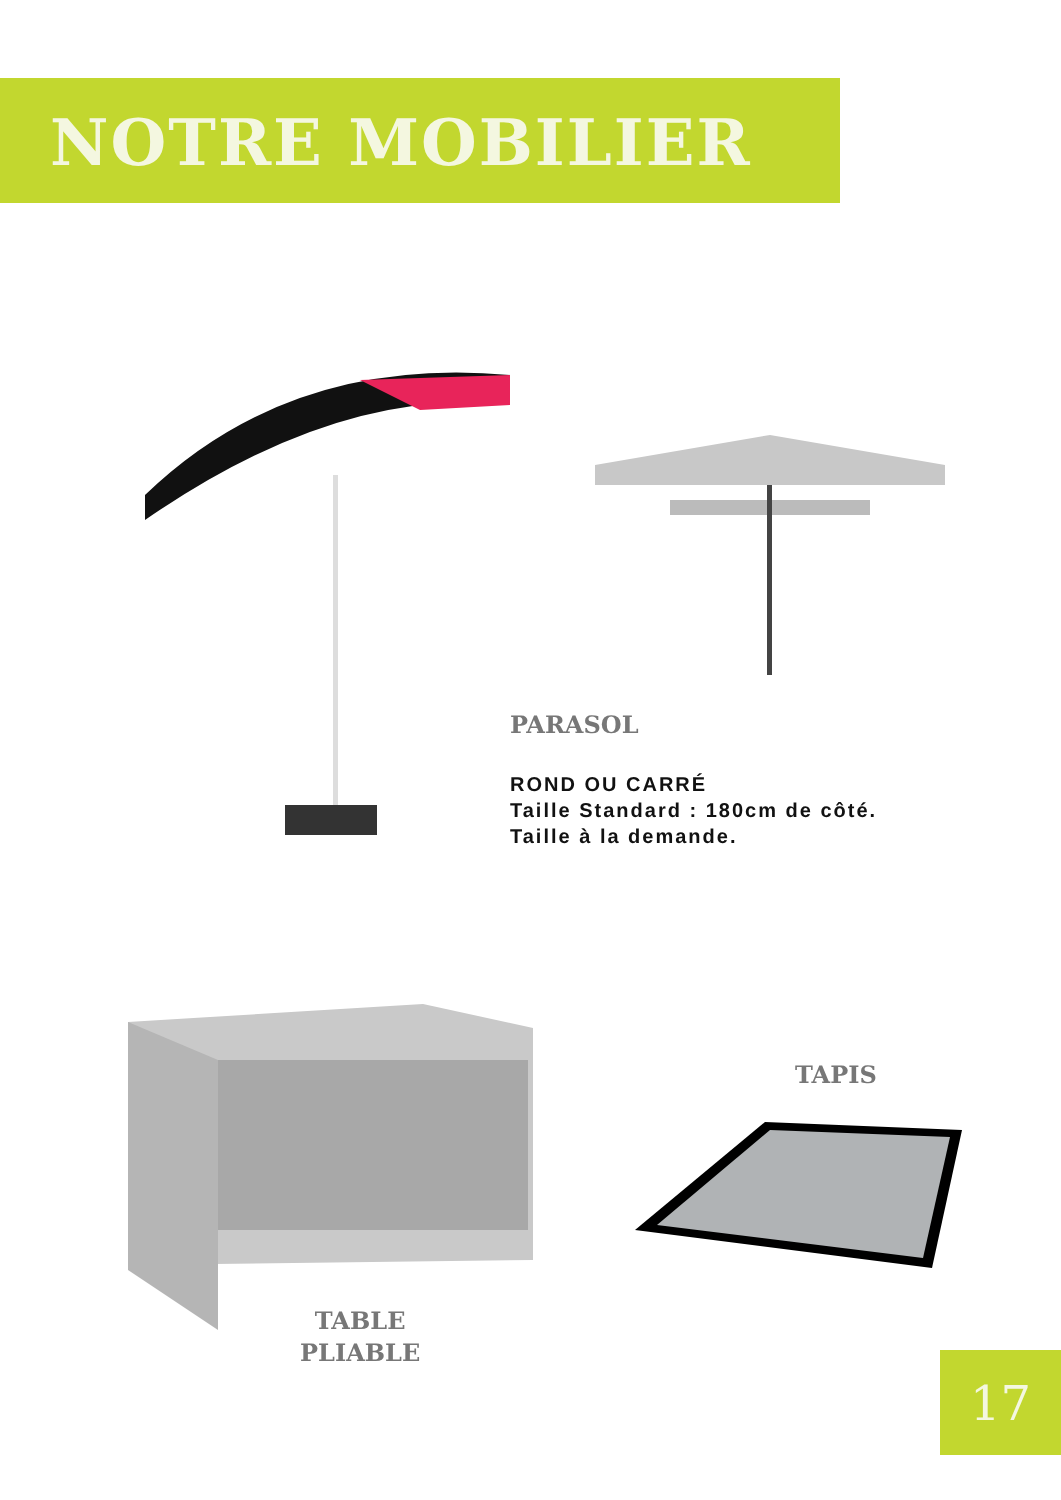NOTRE MOBILIER
PARASOL
ROND OU CARRÉ
Taille Standard : 180cm de côté.
Taille à la demande.
TABLE
PLIABLE
TAPIS
17